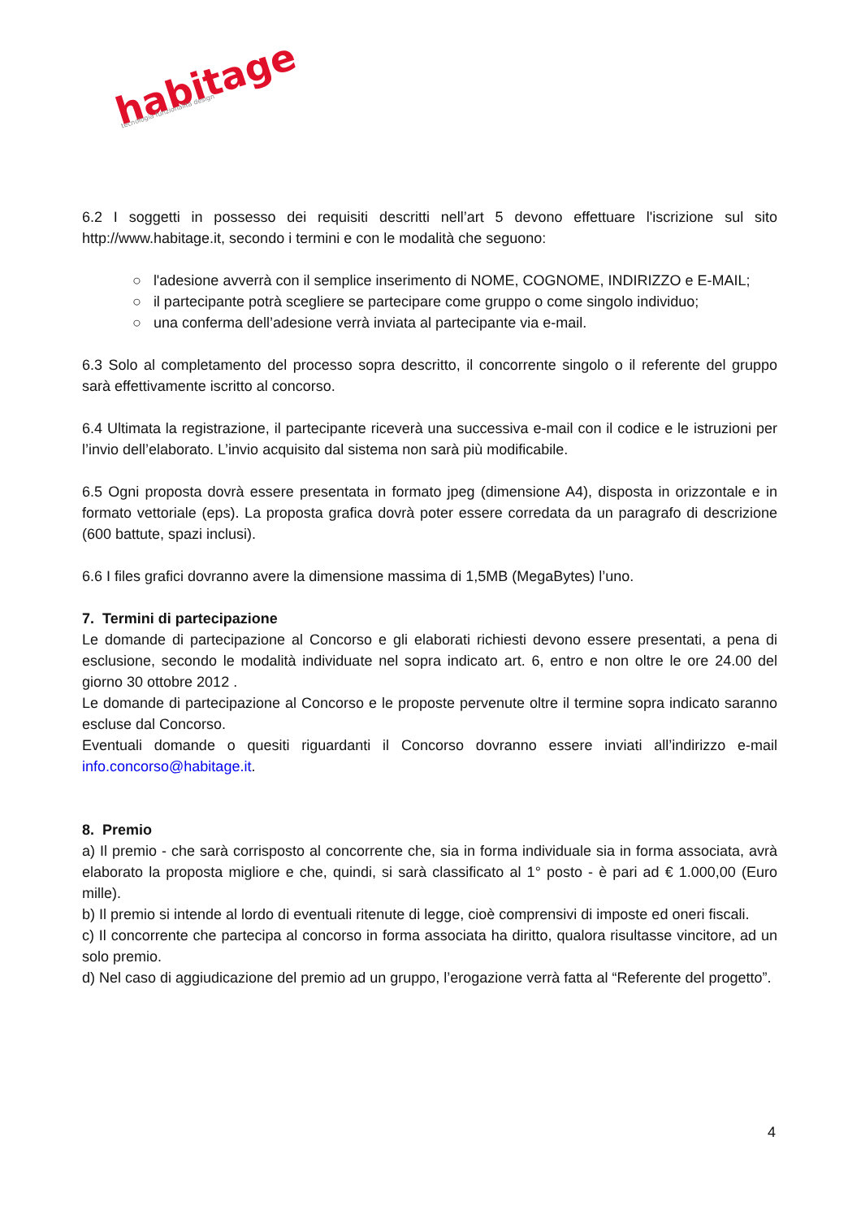habitage
tecnologia funzionalità design
6.2 I soggetti in possesso dei requisiti descritti nell’art 5 devono effettuare l'iscrizione sul sito http://www.habitage.it, secondo i termini e con le modalità che seguono:
○ l'adesione avverrà con il semplice inserimento di NOME, COGNOME, INDIRIZZO e E-MAIL;
○ il partecipante potrà scegliere se partecipare come gruppo o come singolo individuo;
○ una conferma dell’adesione verrà inviata al partecipante via e-mail.
6.3 Solo al completamento del processo sopra descritto, il concorrente singolo o il referente del gruppo sarà effettivamente iscritto al concorso.
6.4 Ultimata la registrazione, il partecipante riceverà una successiva e-mail con il codice e le istruzioni per l’invio dell’elaborato. L’invio acquisito dal sistema non sarà più modificabile.
6.5 Ogni proposta dovrà essere presentata in formato jpeg (dimensione A4), disposta in orizzontale e in formato vettoriale (eps). La proposta grafica dovrà poter essere corredata da un paragrafo di descrizione (600 battute, spazi inclusi).
6.6 I files grafici dovranno avere la dimensione massima di 1,5MB (MegaBytes) l’uno.
7. Termini di partecipazione
Le domande di partecipazione al Concorso e gli elaborati richiesti devono essere presentati, a pena di esclusione, secondo le modalità individuate nel sopra indicato art. 6, entro e non oltre le ore 24.00 del giorno 30 ottobre 2012 .
Le domande di partecipazione al Concorso e le proposte pervenute oltre il termine sopra indicato saranno escluse dal Concorso.
Eventuali domande o quesiti riguardanti il Concorso dovranno essere inviati all’indirizzo e-mail info.concorso@habitage.it.
8. Premio
a) Il premio - che sarà corrisposto al concorrente che, sia in forma individuale sia in forma associata, avrà elaborato la proposta migliore e che, quindi, si sarà classificato al 1° posto - è pari ad € 1.000,00 (Euro mille).
b) Il premio si intende al lordo di eventuali ritenute di legge, cioè comprensivi di imposte ed oneri fiscali.
c) Il concorrente che partecipa al concorso in forma associata ha diritto, qualora risultasse vincitore, ad un solo premio.
d) Nel caso di aggiudicazione del premio ad un gruppo, l’erogazione verrà fatta al “Referente del progetto”.
4